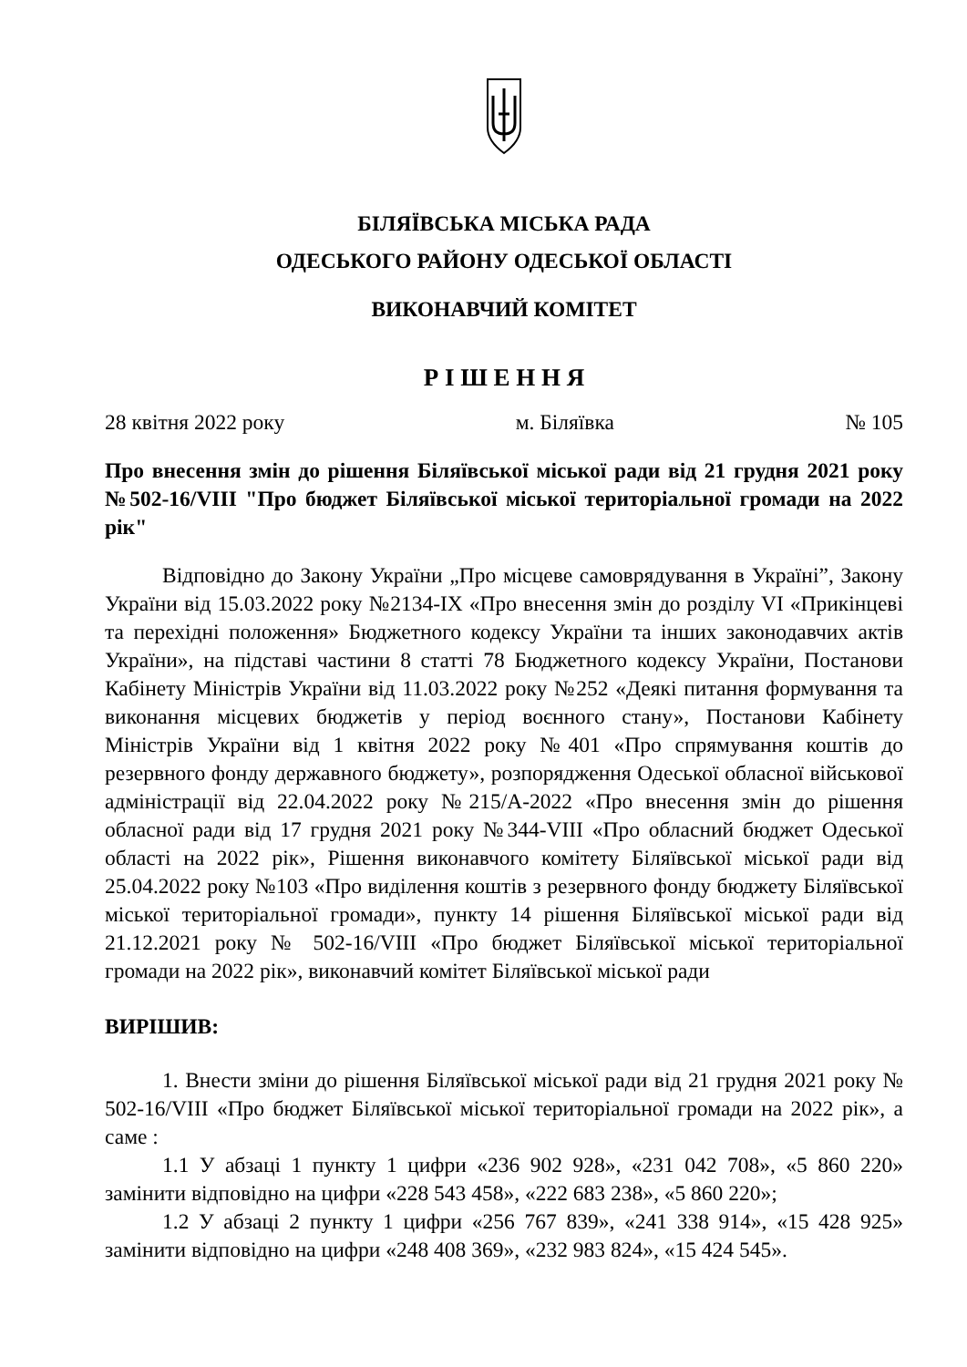БІЛЯЇВСЬКА МІСЬКА РАДА
ОДЕСЬКОГО РАЙОНУ ОДЕСЬКОЇ ОБЛАСТІ
ВИКОНАВЧИЙ КОМІТЕТ
Р І Ш Е Н Н Я
28 квітня 2022 року м. Біляївка № 105
Про внесення змін до рішення Біляївської міської ради від 21 грудня 2021 року №502-16/VIII "Про бюджет Біляївської міської територіальної громади на 2022 рік"
Відповідно до Закону України „Про місцеве самоврядування в Україні”, Закону України від 15.03.2022 року №2134-IX «Про внесення змін до розділу VI «Прикінцеві та перехідні положення» Бюджетного кодексу України та інших законодавчих актів України», на підставі частини 8 статті 78 Бюджетного кодексу України, Постанови Кабінету Міністрів України від 11.03.2022 року №252 «Деякі питання формування та виконання місцевих бюджетів у період воєнного стану», Постанови Кабінету Міністрів України від 1 квітня 2022 року №401 «Про спрямування коштів до резервного фонду державного бюджету», розпорядження Одеської обласної військової адміністрації від 22.04.2022 року №215/А-2022 «Про внесення змін до рішення обласної ради від 17 грудня 2021 року №344-VIII «Про обласний бюджет Одеської області на 2022 рік», Рішення виконавчого комітету Біляївської міської ради від 25.04.2022 року №103 «Про виділення коштів з резервного фонду бюджету Біляївської міської територіальної громади», пункту 14 рішення Біляївської міської ради від 21.12.2021 року № 502-16/VIII «Про бюджет Біляївської міської територіальної громади на 2022 рік», виконавчий комітет Біляївської міської ради
ВИРІШИВ:
1. Внести зміни до рішення Біляївської міської ради від 21 грудня 2021 року № 502-16/VIII «Про бюджет Біляївської міської територіальної громади на 2022 рік», а саме :
1.1 У абзаці 1 пункту 1 цифри «236 902 928», «231 042 708», «5 860 220» замінити відповідно на цифри «228 543 458», «222 683 238», «5 860 220»;
1.2 У абзаці 2 пункту 1 цифри «256 767 839», «241 338 914», «15 428 925» замінити відповідно на цифри «248 408 369», «232 983 824», «15 424 545».